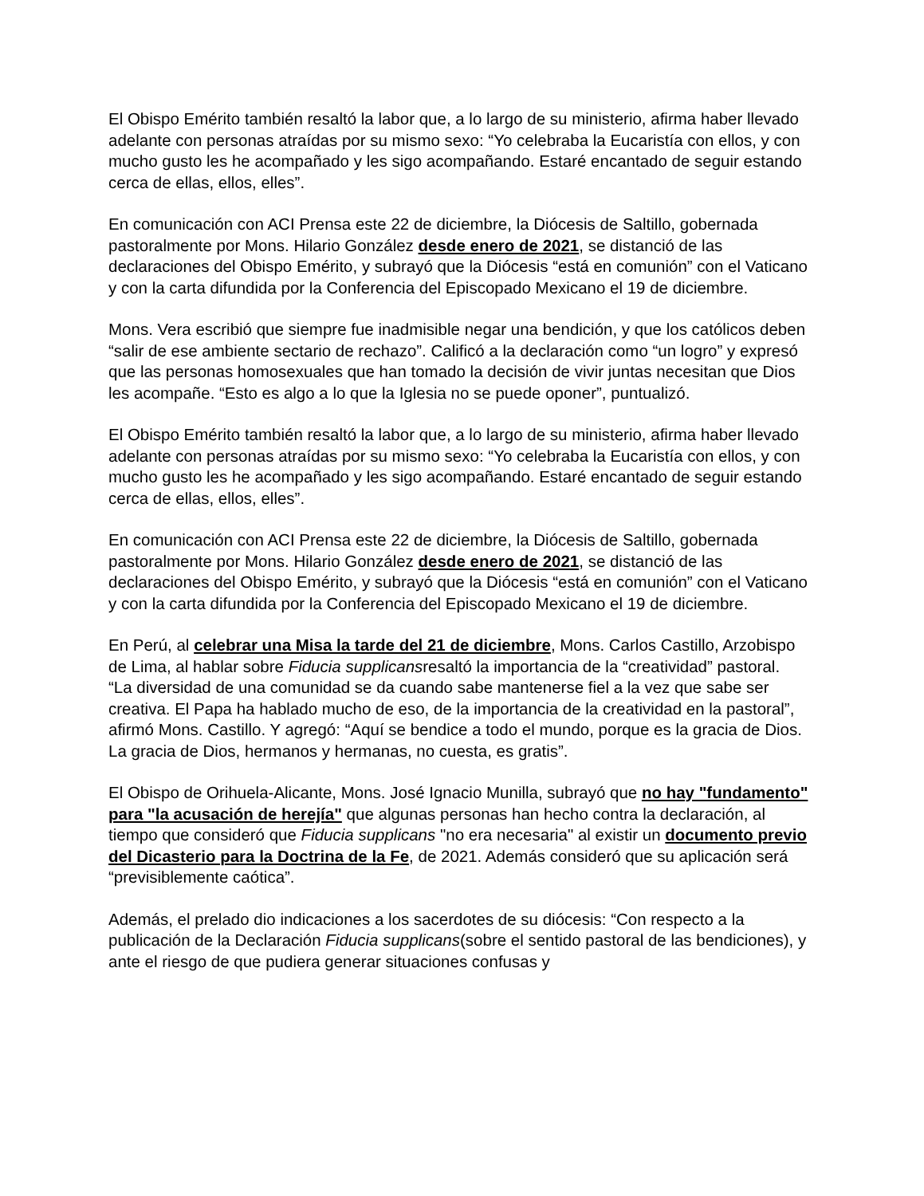El Obispo Emérito también resaltó la labor que, a lo largo de su ministerio, afirma haber llevado adelante con personas atraídas por su mismo sexo: “Yo celebraba la Eucaristía con ellos, y con mucho gusto les he acompañado y les sigo acompañando. Estaré encantado de seguir estando cerca de ellas, ellos, elles”.
En comunicación con ACI Prensa este 22 de diciembre, la Diócesis de Saltillo, gobernada pastoralmente por Mons. Hilario González desde enero de 2021, se distanció de las declaraciones del Obispo Emérito, y subrayó que la Diócesis “está en comunión” con el Vaticano y con la carta difundida por la Conferencia del Episcopado Mexicano el 19 de diciembre.
Mons. Vera escribió que siempre fue inadmisible negar una bendición, y que los católicos deben “salir de ese ambiente sectario de rechazo”. Calificó a la declaración como “un logro” y expresó que las personas homosexuales que han tomado la decisión de vivir juntas necesitan que Dios les acompañe. “Esto es algo a lo que la Iglesia no se puede oponer”, puntualizó.
El Obispo Emérito también resaltó la labor que, a lo largo de su ministerio, afirma haber llevado adelante con personas atraídas por su mismo sexo: “Yo celebraba la Eucaristía con ellos, y con mucho gusto les he acompañado y les sigo acompañando. Estaré encantado de seguir estando cerca de ellas, ellos, elles”.
En comunicación con ACI Prensa este 22 de diciembre, la Diócesis de Saltillo, gobernada pastoralmente por Mons. Hilario González desde enero de 2021, se distanció de las declaraciones del Obispo Emérito, y subrayó que la Diócesis “está en comunión” con el Vaticano y con la carta difundida por la Conferencia del Episcopado Mexicano el 19 de diciembre.
En Perú, al celebrar una Misa la tarde del 21 de diciembre, Mons. Carlos Castillo, Arzobispo de Lima, al hablar sobre Fiducia supplicansresaltó la importancia de la “creatividad” pastoral.
“La diversidad de una comunidad se da cuando sabe mantenerse fiel a la vez que sabe ser creativa. El Papa ha hablado mucho de eso, de la importancia de la creatividad en la pastoral”, afirmó Mons. Castillo. Y agregó: “Aquí se bendice a todo el mundo, porque es la gracia de Dios. La gracia de Dios, hermanos y hermanas, no cuesta, es gratis”.
El Obispo de Orihuela-Alicante, Mons. José Ignacio Munilla, subrayó que no hay "fundamento" para "la acusación de herejía" que algunas personas han hecho contra la declaración, al tiempo que consideró que Fiducia supplicans "no era necesaria" al existir un documento previo del Dicasterio para la Doctrina de la Fe, de 2021. Además consideró que su aplicación será “previsiblemente caótica”.
Además, el prelado dio indicaciones a los sacerdotes de su diócesis: “Con respecto a la publicación de la Declaración Fiducia supplicans(sobre el sentido pastoral de las bendiciones), y ante el riesgo de que pudiera generar situaciones confusas y